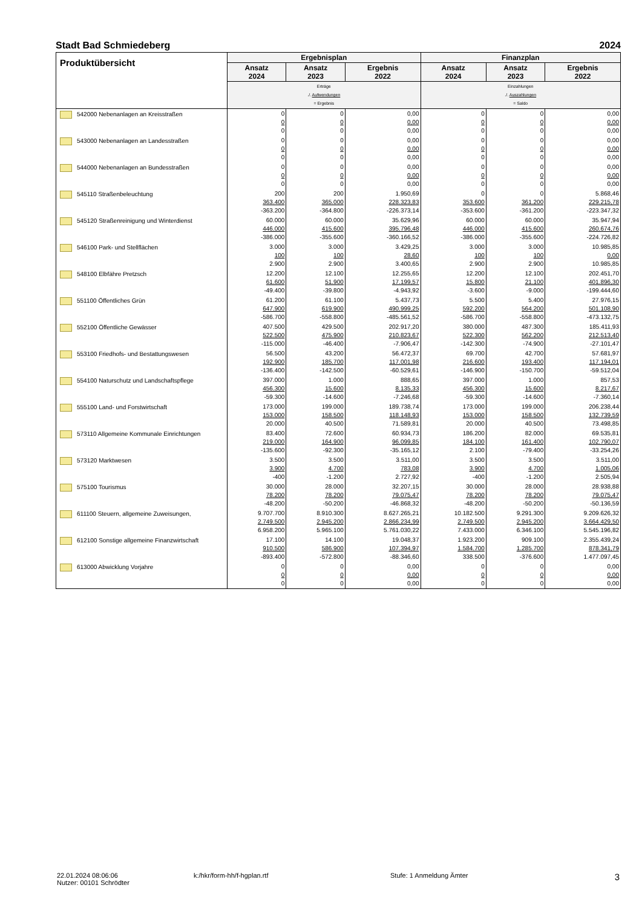Stadt Bad Schmiedeberg 2024
| Produktübersicht | Ergebnisplan | | | Finanzplan | | |
| --- | --- | --- | --- | --- | --- | --- |
| | Ansatz 2024 | Ansatz 2023 | Ergebnis 2022 | Ansatz 2024 | Ansatz 2023 | Ergebnis 2022 |
| | Erträge ./. Aufwendungen = Ergebnis | | | Einzahlungen ./. Auszahlungen = Saldo | | |
| 542000 Nebenanlagen an Kreisstraßen | 0 0 0 | 0 0 0 | 0,00 0,00 0,00 | 0 0 0 | 0 0 0 | 0,00 0,00 0,00 |
| 543000 Nebenanlagen an Landesstraßen | 0 0 0 | 0 0 0 | 0,00 0,00 0,00 | 0 0 0 | 0 0 0 | 0,00 0,00 0,00 |
| 544000 Nebenanlagen an Bundesstraßen | 0 0 0 | 0 0 0 | 0,00 0,00 0,00 | 0 0 0 | 0 0 0 | 0,00 0,00 0,00 |
| 545110 Straßenbeleuchtung | 200 363.400 -363.200 | 200 365.000 -364.800 | 1.950,69 228.323,83 -226.373,14 | 0 353.600 -353.600 | 0 361.200 -361.200 | 5.868,46 229.215,78 -223.347,32 |
| 545120 Straßenreinigung und Winterdienst | 60.000 446.000 -386.000 | 60.000 415.600 -355.600 | 35.629,96 395.796,48 -360.166,52 | 60.000 446.000 -386.000 | 60.000 415.600 -355.600 | 35.947,94 260.674,76 -224.726,82 |
| 546100 Park- und Stellflächen | 3.000 100 2.900 | 3.000 100 2.900 | 3.429,25 28,60 3.400,65 | 3.000 100 2.900 | 3.000 100 2.900 | 10.985,85 0,00 10.985,85 |
| 548100 Elbfähre Pretzsch | 12.200 61.600 -49.400 | 12.100 51.900 -39.800 | 12.255,65 17.199,57 -4.943,92 | 12.200 15.800 -3.600 | 12.100 21.100 -9.000 | 202.451,70 401.896,30 -199.444,60 |
| 551100 Öffentliches Grün | 61.200 647.900 -586.700 | 61.100 619.900 -558.800 | 5.437,73 490.999,25 -485.561,52 | 5.500 592.200 -586.700 | 5.400 564.200 -558.800 | 27.976,15 501.108,90 -473.132,75 |
| 552100 Öffentliche Gewässer | 407.500 522.500 -115.000 | 429.500 475.900 -46.400 | 202.917,20 210.823,67 -7.906,47 | 380.000 522.300 -142.300 | 487.300 562.200 -74.900 | 185.411,93 212.513,40 -27.101,47 |
| 553100 Friedhofs- und Bestattungswesen | 56.500 192.900 -136.400 | 43.200 185.700 -142.500 | 56.472,37 117.001,98 -60.529,61 | 69.700 216.600 -146.900 | 42.700 193.400 -150.700 | 57.681,97 117.194,01 -59.512,04 |
| 554100 Naturschutz und Landschaftspflege | 397.000 456.300 -59.300 | 1.000 15.600 -14.600 | 888,65 8.135,33 -7.246,68 | 397.000 456.300 -59.300 | 1.000 15.600 -14.600 | 857,53 8.217,67 -7.360,14 |
| 555100 Land- und Forstwirtschaft | 173.000 153.000 20.000 | 199.000 158.500 40.500 | 189.738,74 118.148,93 71.589,81 | 173.000 153.000 20.000 | 199.000 158.500 40.500 | 206.238,44 132.739,59 73.498,85 |
| 573110 Allgemeine Kommunale Einrichtungen | 83.400 219.000 -135.600 | 72.600 164.900 -92.300 | 60.934,73 96.099,85 -35.165,12 | 186.200 184.100 2.100 | 82.000 161.400 -79.400 | 69.535,81 102.790,07 -33.254,26 |
| 573120 Marktwesen | 3.500 3.900 -400 | 3.500 4.700 -1.200 | 3.511,00 783,08 2.727,92 | 3.500 3.900 -400 | 3.500 4.700 -1.200 | 3.511,00 1.005,06 2.505,94 |
| 575100 Tourismus | 30.000 78.200 -48.200 | 28.000 78.200 -50.200 | 32.207,15 79.075,47 -46.868,32 | 30.000 78.200 -48.200 | 28.000 78.200 -50.200 | 28.938,88 79.075,47 -50.136,59 |
| 611100 Steuern, allgemeine Zuweisungen, | 9.707.700 2.749.500 6.958.200 | 8.910.300 2.945.200 5.965.100 | 8.627.265,21 2.866.234,99 5.761.030,22 | 10.182.500 2.749.500 7.433.000 | 9.291.300 2.945.200 6.346.100 | 9.209.626,32 3.664.429,50 5.545.196,82 |
| 612100 Sonstige allgemeine Finanzwirtschaft | 17.100 910.500 -893.400 | 14.100 586.900 -572.800 | 19.048,37 107.394,97 -88.346,60 | 1.923.200 1.584.700 338.500 | 909.100 1.285.700 -376.600 | 2.355.439,24 878.341,79 1.477.097,45 |
| 613000 Abwicklung Vorjahre | 0 0 0 | 0 0 0 | 0,00 0,00 0,00 | 0 0 0 | 0 0 0 | 0,00 0,00 0,00 |
22.01.2024 08:06:06
Nutzer: 00101 Schrödter
k:/hkr/form-hh/f-hgplan.rtf Stufe: 1 Anmeldung Ämter
3